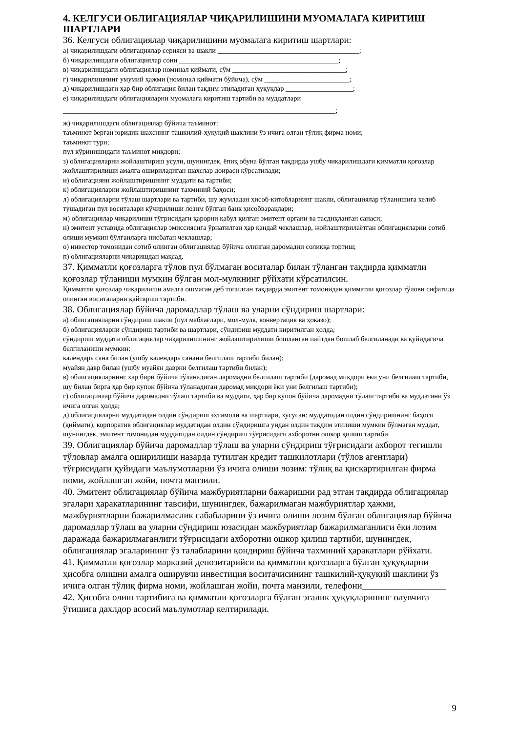4. КЕЛГУСИ ОБЛИГАЦИЯЛАР ЧИҚАРИЛИШИНИ МУОМАЛАГА КИРИТИШ ШАРТЛАРИ
36. Келгуси облигациялар чиқарилишини муомалага киритиш шартлари:
а) чиқарилишдаги облигациялар серияси ва шакли ________________________________________;
б) чиқарилишдаги облигациялар сони _____________________________________________;
в) чиқарилишдаги облигациялар номинал қиймати, сўм ________________________________;
г) чиқарилишнинг умумий ҳажми (номинал қиймати бўйича), сўм ________________________;
д) чиқарилишдаги ҳар бир облигация билан тақдим этиладиган ҳуқуқлар ___________________;
е) чиқарилишдаги облигацияларни муомалага киритиш тартиби ва муддатлари
_____________________________________________________________________________;
ж) чиқарилишдаги облигациялар бўйича таъминот:
таъминот берган юридик шахснинг ташкилий-ҳуқуқий шаклини ўз ичига олган тўлиқ фирма номи;
таъминот тури;
пул кўринишидаги таъминот миқдори;
з) облигацияларни жойлаштириш усули, шунингдек, ёпиқ обуна бўлган тақдирда ушбу чиқарилишдаги қимматли қоғозлар жойлаштирилиши амалга ошириладиган шахслар доираси кўрсатилади;
и) облигацияни жойлаштиришнинг муддати ва тартиби;
к) облигацияларни жойлаштиришнинг тахминий баҳоси;
л) облигацияларни тўлаш шартлари ва тартиби, шу жумладан ҳисоб-китобларнинг шакли, облигациялар тўланишига келиб тушадиган пул воситалари кўчирилиши лозим бўлган банк ҳисобварақлари;
м) облигациялар чиқарилиши тўғрисидаги қарорни қабул қилган эмитент органи ва тасдиқланган санаси;
н) эмитент уставида облигациялар эмиссиясига ўрнатилган ҳар қандай чеклашлар, жойлаштирилаётган облигацияларни сотиб олиши мумкин бўлганларга нисбатан чеклашлар;
о) инвестор томонидан сотиб олинган облигациялар бўйича олинган даромадни солиққа тортиш;
п) облигацияларни чиқаришдан мақсад.
37. Қимматли қоғозларга тўлов пул бўлмаган воситалар билан тўланган тақдирда қимматли қоғозлар тўланиши мумкин бўлган мол-мулкнинг рўйхати кўрсатилсин.
Қимматли қоғозлар чиқарилиши амалга ошмаган деб топилган тақдирда эмитент томонидан қимматли қоғозлар тўлови сифатида олинган воситаларни қайтариш тартиби.
38. Облигациялар бўйича даромадлар тўлаш ва уларни сўндириш шартлари:
а) облигацияларни сўндириш шакли (пул маблағлари, мол-мулк, конвертация ва ҳоказо);
б) облигацияларни сўндириш тартиби ва шартлари, сўндириш муддати киритилган ҳолда;
сўндириш муддати облигациялар чиқарилишининг жойлаштирилиши бошланган пайтдан бошлаб белгиланади ва қуйидагича белгиланиши мумкин:
календарь сана билан (ушбу календарь санани белгилаш тартиби билан);
муайян давр билан (ушбу муайян даврни белгилаш тартиби билан);
в) облигацияларнинг ҳар бири бўйича тўланадиган даромадни белгилаш тартиби (даромад миқдори ёки уни белгилаш тартиби, шу билан бирга ҳар бир купон бўйича тўланадиган даромад миқдори ёки уни белгилаш тартиби);
г) облигациялар бўйича даромадни тўлаш тартиби ва муддати, ҳар бир купон бўйича даромадни тўлаш тартиби ва муддатини ўз ичига олган ҳолда;
д) облигацияларни муддатидан олдин сўндириш эҳтимоли ва шартлари, хусусан: муддатидан олдин сўндиришнинг баҳоси (қиймати), корпоратив облигациялар муддатидан олдин сўндиришга ундан олдин тақдим этилиши мумкин бўлмаган муддат, шунингдек, эмитент томонидан муддатидан олдин сўндириш тўғрисидаги ахборотни ошкор қилиш тартиби.
39. Облигациялар бўйича даромадлар тўлаш ва уларни сўндириш тўғрисидаги ахборот тегишли тўловлар амалга оширилиши назарда тутилган кредит ташкилотлари (тўлов агентлари) тўғрисидаги қуйидаги маълумотларни ўз ичига олиши лозим: тўлиқ ва қисқартирилган фирма номи, жойлашган жойи, почта манзили.
40. Эмитент облигациялар бўйича мажбуриятларни бажаришни рад этган тақдирда облигациялар эгалари ҳаракатларининг тавсифи, шунингдек, бажарилмаган мажбуриятлар ҳажми, мажбуриятларни бажарилмаслик сабабларини ўз ичига олиши лозим бўлган облигациялар бўйича даромадлар тўлаш ва уларни сўндириш юзасидан мажбуриятлар бажарилмаганлиги ёки лозим даражада бажарилмаганлиги тўғрисидаги ахборотни ошкор қилиш тартиби, шунингдек, облигациялар эгаларининг ўз талабларини қондириш бўйича тахминий ҳаракатлари рўйхати.
41. Қимматли қоғозлар марказий депозитарийси ва қимматли қоғозларга бўлган ҳуқуқларни ҳисобга олишни амалга оширувчи инвестиция воситачисининг ташкилий-ҳуқуқий шаклини ўз ичига олган тўлиқ фирма номи, жойлашган жойи, почта манзили, телефони__________________
42. Ҳисобга олиш тартибига ва қимматли қоғозларга бўлган эгалик ҳуқуқларининг олувчига ўтишига дахлдор асосий маълумотлар келтирилади.
9